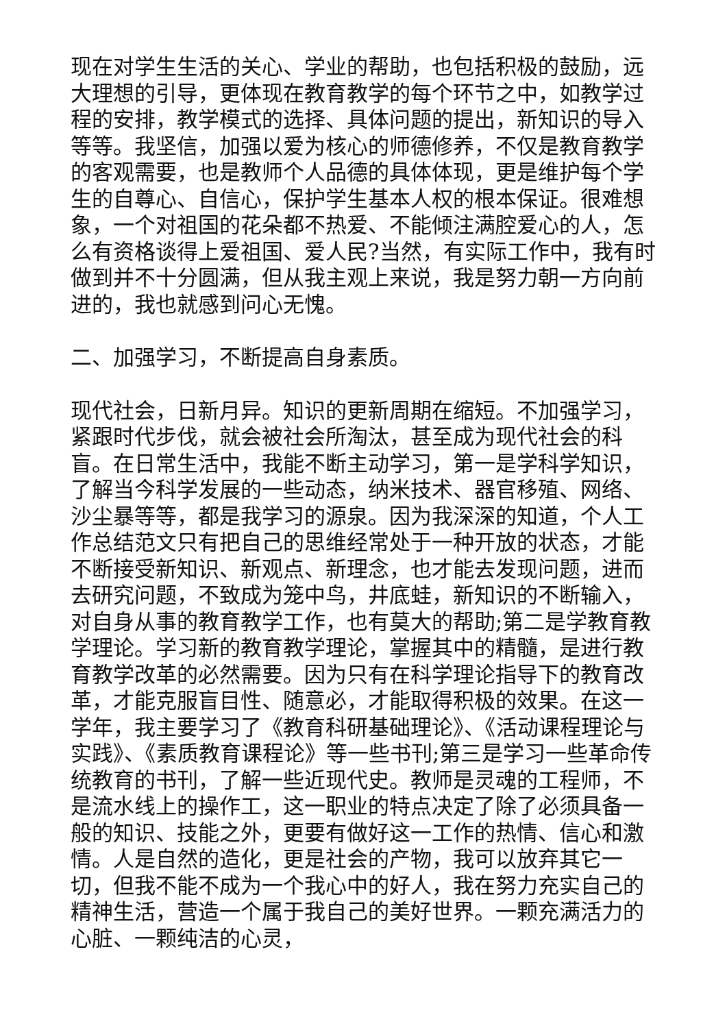现在对学生生活的关心、学业的帮助，也包括积极的鼓励，远大理想的引导，更体现在教育教学的每个环节之中，如教学过程的安排，教学模式的选择、具体问题的提出，新知识的导入等等。我坚信，加强以爱为核心的师德修养，不仅是教育教学的客观需要，也是教师个人品德的具体体现，更是维护每个学生的自尊心、自信心，保护学生基本人权的根本保证。很难想象，一个对祖国的花朵都不热爱、不能倾注满腔爱心的人，怎么有资格谈得上爱祖国、爱人民?当然，有实际工作中，我有时做到并不十分圆满，但从我主观上来说，我是努力朝一方向前进的，我也就感到问心无愧。
二、加强学习，不断提高自身素质。
现代社会，日新月异。知识的更新周期在缩短。不加强学习，紧跟时代步伐，就会被社会所淘汰，甚至成为现代社会的科盲。在日常生活中，我能不断主动学习，第一是学科学知识，了解当今科学发展的一些动态，纳米技术、器官移殖、网络、沙尘暴等等，都是我学习的源泉。因为我深深的知道，个人工作总结范文只有把自己的思维经常处于一种开放的状态，才能不断接受新知识、新观点、新理念，也才能去发现问题，进而去研究问题，不致成为笼中鸟，井底蛙，新知识的不断输入，对自身从事的教育教学工作，也有莫大的帮助;第二是学教育教学理论。学习新的教育教学理论，掌握其中的精髓，是进行教育教学改革的必然需要。因为只有在科学理论指导下的教育改革，才能克服盲目性、随意必，才能取得积极的效果。在这一学年，我主要学习了《教育科研基础理论》、《活动课程理论与实践》、《素质教育课程论》等一些书刊;第三是学习一些革命传统教育的书刊，了解一些近现代史。教师是灵魂的工程师，不是流水线上的操作工，这一职业的特点决定了除了必须具备一般的知识、技能之外，更要有做好这一工作的热情、信心和激情。人是自然的造化，更是社会的产物，我可以放弃其它一切，但我不能不成为一个我心中的好人，我在努力充实自己的精神生活，营造一个属于我自己的美好世界。一颗充满活力的心脏、一颗纯洁的心灵，